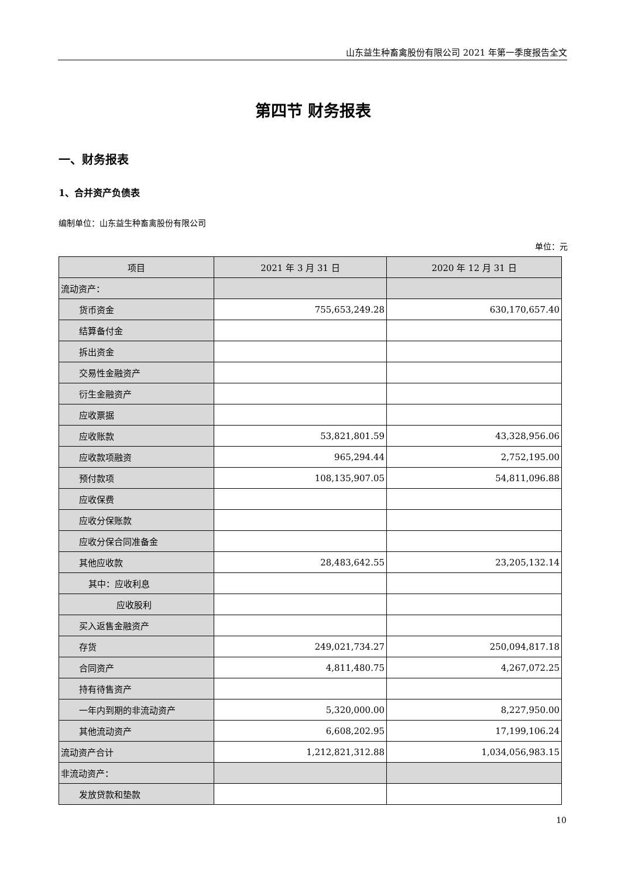山东益生种畜禽股份有限公司 2021 年第一季度报告全文
第四节 财务报表
一、财务报表
1、合并资产负债表
编制单位：山东益生种畜禽股份有限公司
单位：元
| 项目 | 2021 年 3 月 31 日 | 2020 年 12 月 31 日 |
| --- | --- | --- |
| 流动资产： | | |
| 货币资金 | 755,653,249.28 | 630,170,657.40 |
| 结算备付金 | | |
| 拆出资金 | | |
| 交易性金融资产 | | |
| 衍生金融资产 | | |
| 应收票据 | | |
| 应收账款 | 53,821,801.59 | 43,328,956.06 |
| 应收款项融资 | 965,294.44 | 2,752,195.00 |
| 预付款项 | 108,135,907.05 | 54,811,096.88 |
| 应收保费 | | |
| 应收分保账款 | | |
| 应收分保合同准备金 | | |
| 其他应收款 | 28,483,642.55 | 23,205,132.14 |
| 其中：应收利息 | | |
| 应收股利 | | |
| 买入返售金融资产 | | |
| 存货 | 249,021,734.27 | 250,094,817.18 |
| 合同资产 | 4,811,480.75 | 4,267,072.25 |
| 持有待售资产 | | |
| 一年内到期的非流动资产 | 5,320,000.00 | 8,227,950.00 |
| 其他流动资产 | 6,608,202.95 | 17,199,106.24 |
| 流动资产合计 | 1,212,821,312.88 | 1,034,056,983.15 |
| 非流动资产： | | |
| 发放贷款和垫款 | | |
10